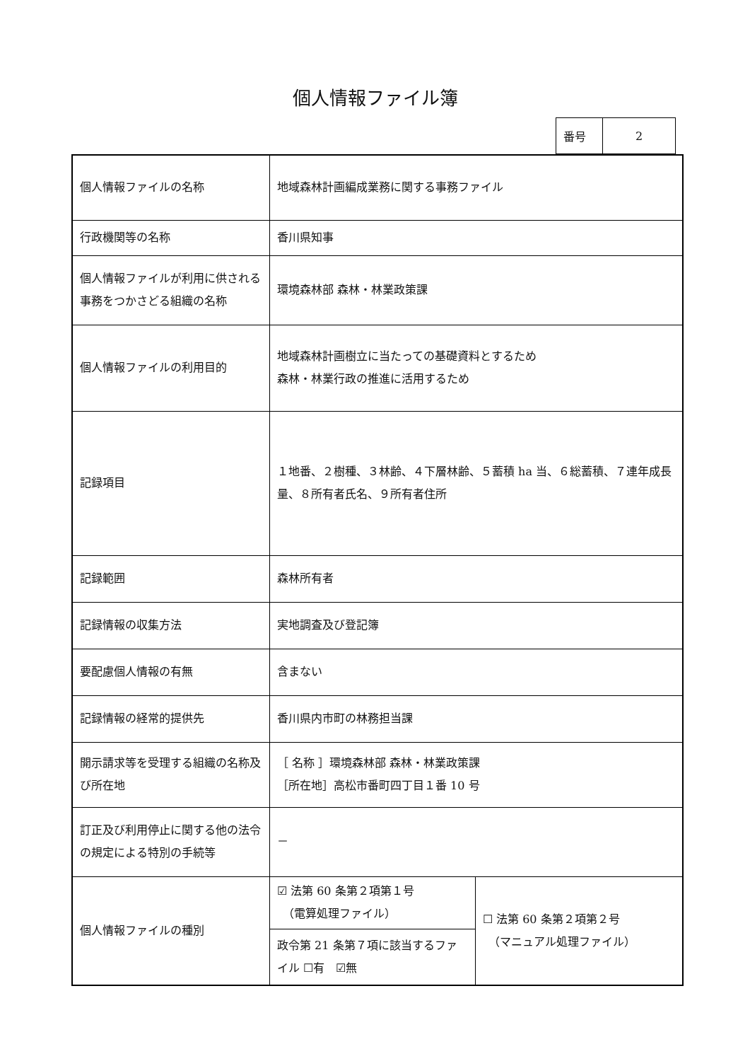個人情報ファイル簿
| 番号 | 2 |
| 個人情報ファイルの名称 | 地域森林計画編成業務に関する事務ファイル | |
| 行政機関等の名称 | 香川県知事 | |
| 個人情報ファイルが利用に供される事務をつかさどる組織の名称 | 環境森林部 森林・林業政策課 | |
| 個人情報ファイルの利用目的 | 地域森林計画樹立に当たっての基礎資料とするため 森林・林業行政の推進に活用するため | |
| 記録項目 | １地番、２樹種、３林齢、４下層林齢、５蓄積 ha 当、６総蓄積、７連年成長量、８所有者氏名、９所有者住所 | |
| 記録範囲 | 森林所有者 | |
| 記録情報の収集方法 | 実地調査及び登記簿 | |
| 要配慮個人情報の有無 | 含まない | |
| 記録情報の経常的提供先 | 香川県内市町の林務担当課 | |
| 開示請求等を受理する組織の名称及び所在地 | ［ 名称 ］環境森林部 森林・林業政策課 ［所在地］高松市番町四丁目１番 10 号 | |
| 訂正及び利用停止に関する他の法令の規定による特別の手続等 | － | |
| 個人情報ファイルの種別 | ☑ 法第 60 条第２項第１号 （電算処理ファイル） | ☐ 法第 60 条第２項第２号 （マニュアル処理ファイル） |
| | 政令第 21 条第７項に該当するファイル ☐有 ☑無 | |